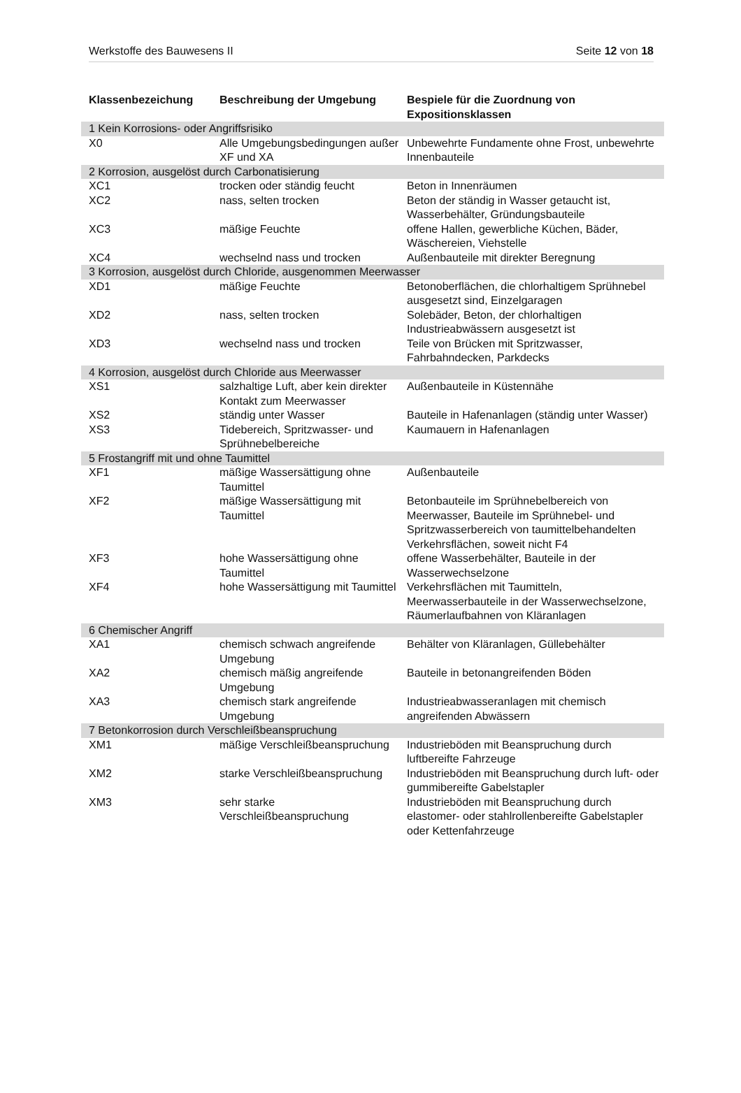Werkstoffe des Bauwesens II Seite 12 von 18
| Klassenbezeichung | Beschreibung der Umgebung | Bespiele für die Zuordnung von Expositionsklassen |
| --- | --- | --- |
| 1 Kein Korrosions- oder Angriffsrisiko | | |
| X0 | Alle Umgebungsbedingungen außer XF und XA | Unbewehrte Fundamente ohne Frost, unbewehrte Innenbauteile |
| 2 Korrosion, ausgelöst durch Carbonatisierung | | |
| XC1 | trocken oder ständig feucht | Beton in Innenräumen |
| XC2 | nass, selten trocken | Beton der ständig in Wasser getaucht ist, Wasserbehälter, Gründungsbauteile |
| XC3 | mäßige Feuchte | offene Hallen, gewerbliche Küchen, Bäder, Wäschereien, Viehstelle |
| XC4 | wechselnd nass und trocken | Außenbauteile mit direkter Beregnung |
| 3 Korrosion, ausgelöst durch Chloride, ausgenommen Meerwasser | | |
| XD1 | mäßige Feuchte | Betonoberflächen, die chlorhaltigem Sprühnebel ausgesetzt sind, Einzelgaragen |
| XD2 | nass, selten trocken | Solebäder, Beton, der chlorhaltigen Industrieabwässern ausgesetzt ist |
| XD3 | wechselnd nass und trocken | Teile von Brücken mit Spritzwasser, Fahrbahndecken, Parkdecks |
| 4 Korrosion, ausgelöst durch Chloride aus Meerwasser | | |
| XS1 | salzhaltige Luft, aber kein direkter Kontakt zum Meerwasser | Außenbauteile in Küstennähe |
| XS2 | ständig unter Wasser | Bauteile in Hafenanlagen (ständig unter Wasser) |
| XS3 | Tidebereich, Spritzwasser- und Sprühnebelbereiche | Kaumauern in Hafenanlagen |
| 5 Frostangriff mit und ohne Taumittel | | |
| XF1 | mäßige Wassersättigung ohne Taumittel | Außenbauteile |
| XF2 | mäßige Wassersättigung mit Taumittel | Betonbauteile im Sprühnebelbereich von Meerwasser, Bauteile im Sprühnebel- und Spritzwasserbereich von taumittelbehandelten Verkehrsflächen, soweit nicht F4 |
| XF3 | hohe Wassersättigung ohne Taumittel | offene Wasserbehälter, Bauteile in der Wasserwechselzone |
| XF4 | hohe Wassersättigung mit Taumittel | Verkehrsflächen mit Taumitteln, Meerwasserbauteile in der Wasserwechselzone, Räumerlaufbahnen von Kläranlagen |
| 6 Chemischer Angriff | | |
| XA1 | chemisch schwach angreifende Umgebung | Behälter von Kläranlagen, Güllebehälter |
| XA2 | chemisch mäßig angreifende Umgebung | Bauteile in betonangreifenden Böden |
| XA3 | chemisch stark angreifende Umgebung | Industrieabwasseranlagen mit chemisch angreifenden Abwässern |
| 7 Betonkorrosion durch Verschleißbeanspruchung | | |
| XM1 | mäßige Verschleißbeanspruchung | Industrieböden mit Beanspruchung durch luftbereifte Fahrzeuge |
| XM2 | starke Verschleißbeanspruchung | Industrieböden mit Beanspruchung durch luft- oder gummibereifte Gabelstapler |
| XM3 | sehr starke Verschleißbeanspruchung | Industrieböden mit Beanspruchung durch elastomer- oder stahlrollenbereifte Gabelstapler oder Kettenfahrzeuge |